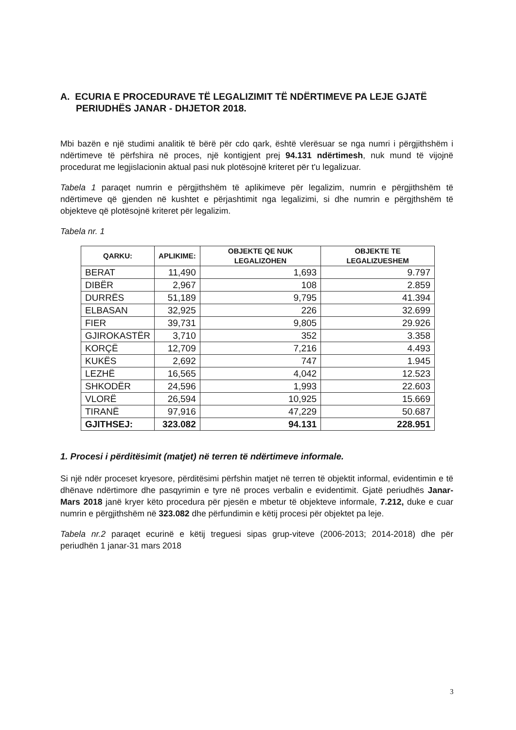A. ECURIA E PROCEDURAVE TË LEGALIZIMIT TË NDËRTIMEVE PA LEJE GJATË PERIUDHËS JANAR - DHJETOR 2018.
Mbi bazën e një studimi analitik të bërë për cdo qark, është vlerësuar se nga numri i përgjithshëm i ndërtimeve të përfshira në proces, një kontigjent prej 94.131 ndërtimesh, nuk mund të vijojnë procedurat me legjislacionin aktual pasi nuk plotësojnë kriteret për t'u legalizuar.
Tabela 1 paraqet numrin e përgjithshëm të aplikimeve për legalizim, numrin e përgjithshëm të ndërtimeve që gjenden në kushtet e përjashtimit nga legalizimi, si dhe numrin e përgjthshëm të objekteve që plotësojnë kriteret për legalizim.
Tabela nr. 1
| QARKU: | APLIKIME: | OBJEKTE QE NUK LEGALIZOHEN | OBJEKTE TE LEGALIZUESHEM |
| --- | --- | --- | --- |
| BERAT | 11,490 | 1,693 | 9.797 |
| DIBËR | 2,967 | 108 | 2.859 |
| DURRËS | 51,189 | 9,795 | 41.394 |
| ELBASAN | 32,925 | 226 | 32.699 |
| FIER | 39,731 | 9,805 | 29.926 |
| GJIROKASTËR | 3,710 | 352 | 3.358 |
| KORÇË | 12,709 | 7,216 | 4.493 |
| KUKËS | 2,692 | 747 | 1.945 |
| LEZHË | 16,565 | 4,042 | 12.523 |
| SHKODËR | 24,596 | 1,993 | 22.603 |
| VLORË | 26,594 | 10,925 | 15.669 |
| TIRANË | 97,916 | 47,229 | 50.687 |
| GJITHSEJ: | 323.082 | 94.131 | 228.951 |
1. Procesi i përditësimit (matjet) në terren të ndërtimeve informale.
Si një ndër proceset kryesore, përditësimi përfshin matjet në terren të objektit informal, evidentimin e të dhënave ndërtimore dhe pasqyrimin e tyre në proces verbalin e evidentimit. Gjatë periudhës Janar-Mars 2018 janë kryer këto procedura për pjesën e mbetur të objekteve informale, 7.212, duke e cuar numrin e përgjithshëm në 323.082 dhe përfundimin e këtij procesi për objektet pa leje.
Tabela nr.2 paraqet ecurinë e këtij treguesi sipas grup-viteve (2006-2013; 2014-2018) dhe për periudhën 1 janar-31 mars 2018
3